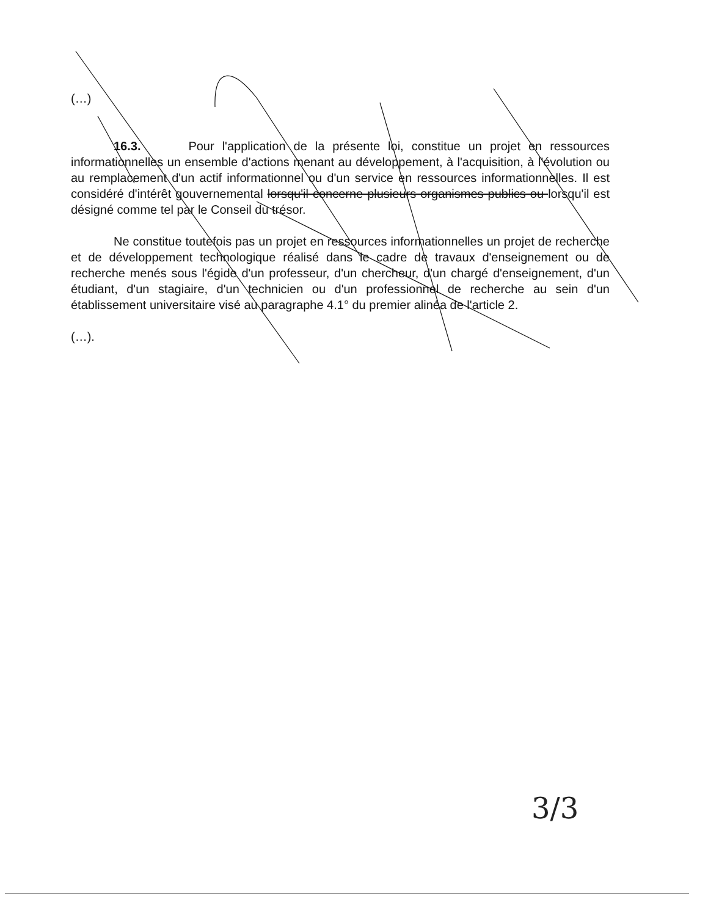(…)
16.3. Pour l'application de la présente loi, constitue un projet en ressources informationnelles un ensemble d'actions menant au développement, à l'acquisition, à l'évolution ou au remplacement d'un actif informationnel ou d'un service en ressources informationnelles. Il est considéré d'intérêt gouvernemental lorsqu'il concerne plusieurs organismes publics ou lorsqu'il est désigné comme tel par le Conseil du trésor.
Ne constitue toutefois pas un projet en ressources informationnelles un projet de recherche et de développement technologique réalisé dans le cadre de travaux d'enseignement ou de recherche menés sous l'égide d'un professeur, d'un chercheur, d'un chargé d'enseignement, d'un étudiant, d'un stagiaire, d'un technicien ou d'un professionnel de recherche au sein d'un établissement universitaire visé au paragraphe 4.1° du premier alinéa de l'article 2.
(…).
3/3